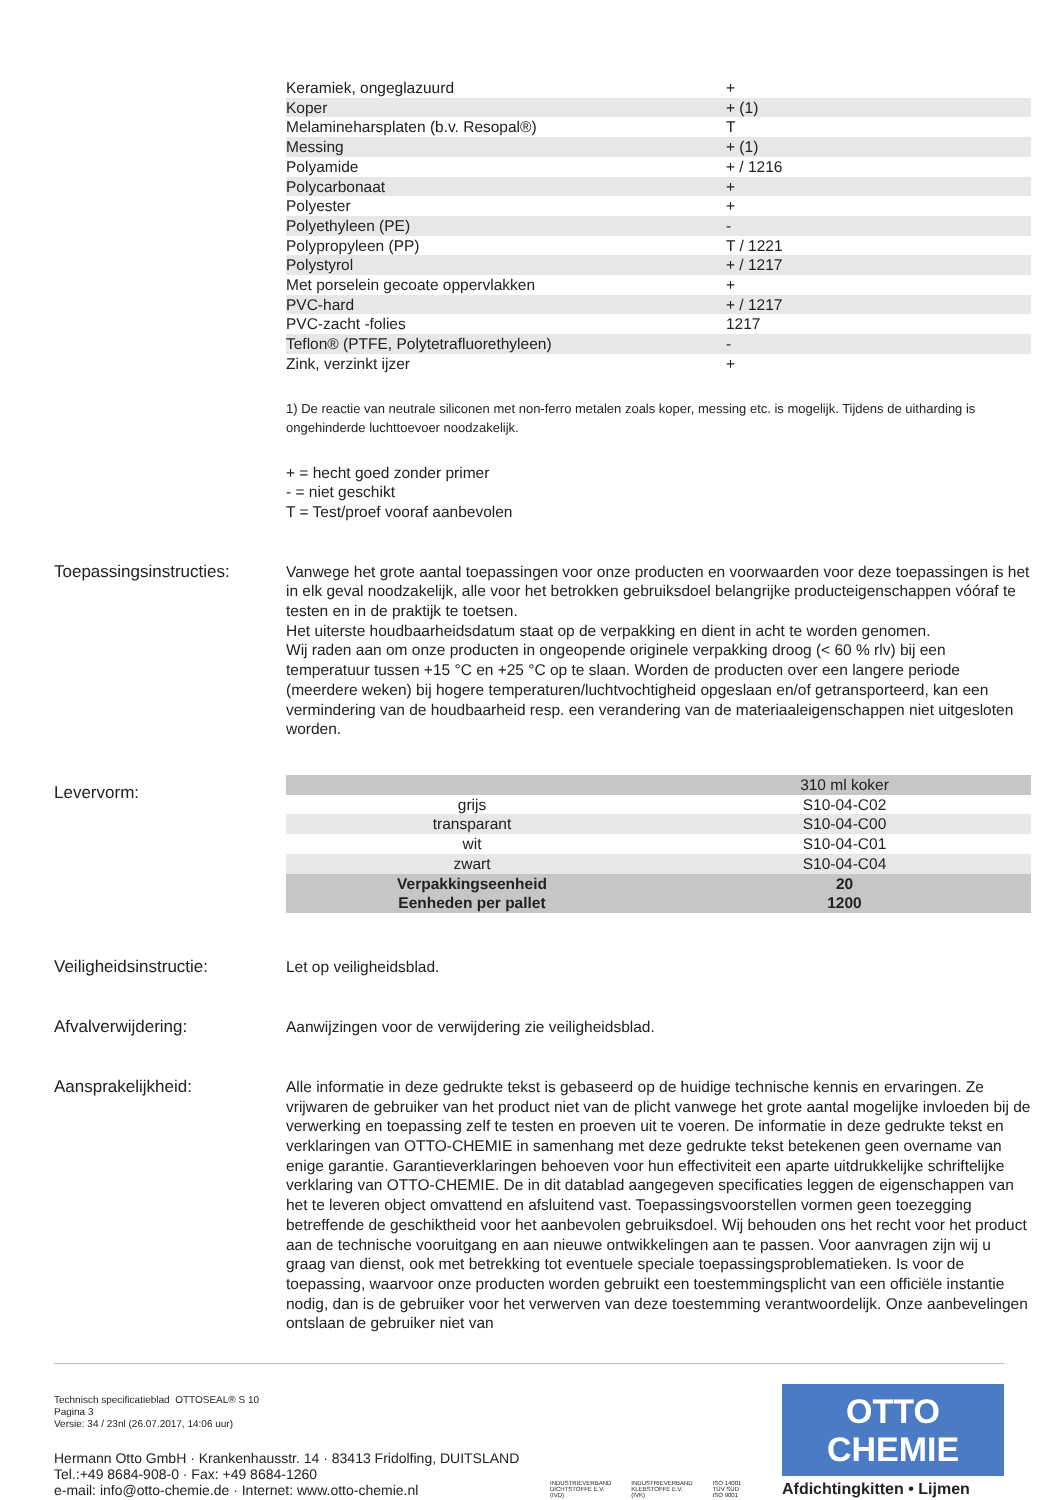| Keramiek, ongeglazuurd | + |
| Koper | + (1) |
| Melamineharsplaten (b.v. Resopal®) | T |
| Messing | + (1) |
| Polyamide | + / 1216 |
| Polycarbonaat | + |
| Polyester | + |
| Polyethyleen (PE) | - |
| Polypropyleen (PP) | T / 1221 |
| Polystyrol | + / 1217 |
| Met porselein gecoate oppervlakken | + |
| PVC-hard | + / 1217 |
| PVC-zacht -folies | 1217 |
| Teflon® (PTFE, Polytetrafluorethyleen) | - |
| Zink, verzinkt ijzer | + |
1) De reactie van neutrale siliconen met non-ferro metalen zoals koper, messing etc. is mogelijk. Tijdens de uitharding is ongehinderde luchttoevoer noodzakelijk.
+ = hecht goed zonder primer
- = niet geschikt
T = Test/proef vooraf aanbevolen
Toepassingsinstructies:
Vanwege het grote aantal toepassingen voor onze producten en voorwaarden voor deze toepassingen is het in elk geval noodzakelijk, alle voor het betrokken gebruiksdoel belangrijke producteigenschappen vóóraf te testen en in de praktijk te toetsen.
Het uiterste houdbaarheidsdatum staat op de verpakking en dient in acht te worden genomen.
Wij raden aan om onze producten in ongeopende originele verpakking droog (< 60 % rlv) bij een temperatuur tussen +15 °C en +25 °C op te slaan. Worden de producten over een langere periode (meerdere weken) bij hogere temperaturen/luchtvochtigheid opgeslaan en/of getransporteerd, kan een vermindering van de houdbaarheid resp. een verandering van de materiaaleigenschappen niet uitgesloten worden.
Levervorm:
| | 310 ml koker |
| grijs | S10-04-C02 |
| transparant | S10-04-C00 |
| wit | S10-04-C01 |
| zwart | S10-04-C04 |
| Verpakkingseenheid | 20 |
| Eenheden per pallet | 1200 |
Veiligheidsinstructie:
Let op veiligheidsblad.
Afvalverwijdering:
Aanwijzingen voor de verwijdering zie veiligheidsblad.
Aansprakelijkheid:
Alle informatie in deze gedrukte tekst is gebaseerd op de huidige technische kennis en ervaringen. Ze vrijwaren de gebruiker van het product niet van de plicht vanwege het grote aantal mogelijke invloeden bij de verwerking en toepassing zelf te testen en proeven uit te voeren. De informatie in deze gedrukte tekst en verklaringen van OTTO-CHEMIE in samenhang met deze gedrukte tekst betekenen geen overname van enige garantie. Garantieverklaringen behoeven voor hun effectiviteit een aparte uitdrukkelijke schriftelijke verklaring van OTTO-CHEMIE. De in dit datablad aangegeven specificaties leggen de eigenschappen van het te leveren object omvattend en afsluitend vast. Toepassingsvoorstellen vormen geen toezegging betreffende de geschiktheid voor het aanbevolen gebruiksdoel. Wij behouden ons het recht voor het product aan de technische vooruitgang en aan nieuwe ontwikkelingen aan te passen. Voor aanvragen zijn wij u graag van dienst, ook met betrekking tot eventuele speciale toepassingsproblematieken. Is voor de toepassing, waarvoor onze producten worden gebruikt een toestemmingsplicht van een officiële instantie nodig, dan is de gebruiker voor het verwerven van deze toestemming verantwoordelijk. Onze aanbevelingen ontslaan de gebruiker niet van
Technisch specificatieblad OTTOSEAL® S 10
Pagina 3
Versie: 34 / 23nl (26.07.2017, 14:06 uur)
Hermann Otto GmbH · Krankenhausstr. 14 · 83413 Fridolfing, DUITSLAND
Tel.:+49 8684-908-0 · Fax: +49 8684-1260
e-mail: info@otto-chemie.de · Internet: www.otto-chemie.nl
INDUSTRIEVERBAND
DICHTSTOFFE E.V.
(IVD)
INDUSTRIEVERBAND
KLEBSTOFFE E.V.
(IVK)
ISO 14001
TÜV SÜD
ISO 9001
OTTO
CHEMIE
Afdichtingkitten • Lijmen